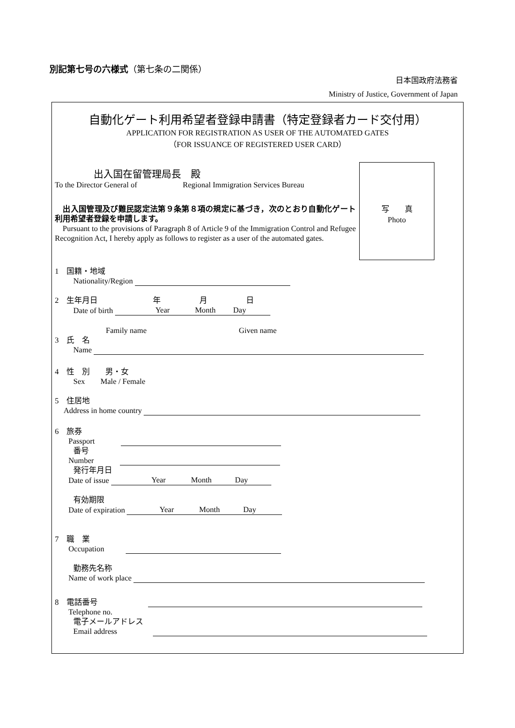別記第七号の六様式（第七条の二関係）
日本国政府法務省
Ministry of Justice, Government of Japan
自動化ゲート利用希望者登録申請書（特定登録者カード交付用）
APPLICATION FOR REGISTRATION AS USER OF THE AUTOMATED GATES
（FOR ISSUANCE OF REGISTERED USER CARD）
写　　真
Photo
出入国在留管理局長　殿
To the Director General of Regional Immigration Services Bureau
　出入国管理及び難民認定法第９条第８項の規定に基づき，次のとおり自動化ゲート利用希望者登録を申請します。
　Pursuant to the provisions of Paragraph 8 of Article 9 of the Immigration Control and Refugee Recognition Act, I hereby apply as follows to register as a user of the automated gates.
1　国籍・地域
Nationality/Region
2　生年月日 年 月 日
Date of birth 　　　　　 Year　　　 Month　　 Day
Family name Given name
3　氏　名
Name
4　性　別　　男・女
Sex　　Male / Female
5　住居地
Address in home country
6　旅券
Passport
番号
Number
発行年月日
Date of issue 　　　　　 Year　　　 Month　　　Day
有効期限
Date of expiration 　　　　 Year　　　 Month　　　Day
7　職　業
Occupation
勤務先名称
Name of work place
8　電話番号
Telephone no.
電子メールアドレス
Email address